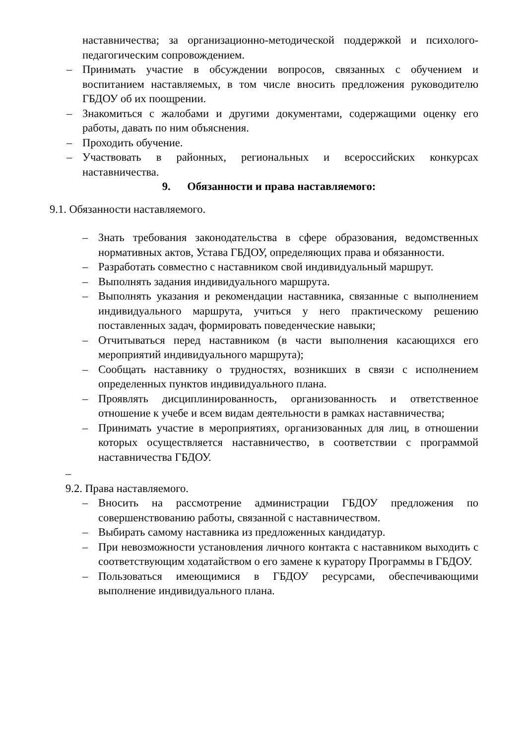наставничества; за организационно-методической поддержкой и психолого-педагогическим сопровождением.
– Принимать участие в обсуждении вопросов, связанных с обучением и воспитанием наставляемых, в том числе вносить предложения руководителю ГБДОУ об их поощрении.
– Знакомиться с жалобами и другими документами, содержащими оценку его работы, давать по ним объяснения.
– Проходить обучение.
– Участвовать в районных, региональных и всероссийских конкурсах наставничества.
9. Обязанности и права наставляемого:
9.1. Обязанности наставляемого.
– Знать требования законодательства в сфере образования, ведомственных нормативных актов, Устава ГБДОУ, определяющих права и обязанности.
– Разработать совместно с наставником свой индивидуальный маршрут.
– Выполнять задания индивидуального маршрута.
– Выполнять указания и рекомендации наставника, связанные с выполнением индивидуального маршрута, учиться у него практическому решению поставленных задач, формировать поведенческие навыки;
– Отчитываться перед наставником (в части выполнения касающихся его мероприятий индивидуального маршрута);
– Сообщать наставнику о трудностях, возникших в связи с исполнением определенных пунктов индивидуального плана.
– Проявлять дисциплинированность, организованность и ответственное отношение к учебе и всем видам деятельности в рамках наставничества;
– Принимать участие в мероприятиях, организованных для лиц, в отношении которых осуществляется наставничество, в соответствии с программой наставничества ГБДОУ.
–
9.2. Права наставляемого.
– Вносить на рассмотрение администрации ГБДОУ предложения по совершенствованию работы, связанной с наставничеством.
– Выбирать самому наставника из предложенных кандидатур.
– При невозможности установления личного контакта с наставником выходить с соответствующим ходатайством о его замене к куратору Программы в ГБДОУ.
– Пользоваться имеющимися в ГБДОУ ресурсами, обеспечивающими выполнение индивидуального плана.